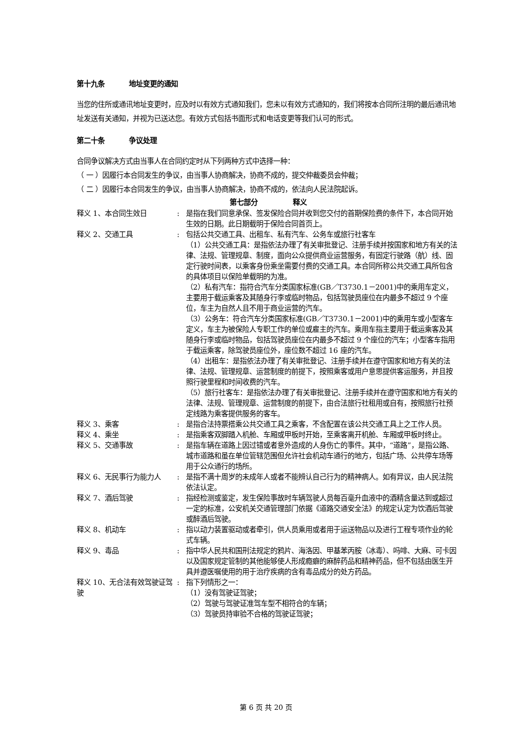第十九条 地址变更的通知
当您的住所或通讯地址变更时，应及时以有效方式通知我们，您未以有效方式通知的，我们将按本合同所注明的最后通讯地址发送有关通知，并视为已送达您。有效方式包括书面形式和电话变更等我们认可的形式。
第二十条 争议处理
合同争议解决方式由当事人在合同约定时从下列两种方式中选择一种：
（ 一 ）因履行本合同发生的争议，由当事人协商解决，协商不成的，提交仲裁委员会仲裁；
（ 二 ）因履行本合同发生的争议，由当事人协商解决，协商不成的，依法向人民法院起诉。
第七部分　　　　　释义
| 释义 1、本合同生效日 | : | 是指在我们同意承保、签发保险合同并收到您交付的首期保险费的条件下，本合同开始生效的日期。此日期载明于保险合同首页上。 |
| 释义 2、交通工具 | : | 包括公共交通工具、出租车、私有汽车、公务车或旅行社客车 （1）公共交通工具：是指依法办理了有关审批登记、注册手续并按国家和地方有关的法律、法规、管理规章、制度，面向公众提供商业运营服务，有固定行驶路（航）线、固定行驶时间表，以乘客身份乘坐需要付费的交通工具。本合同所称公共交通工具所包含的具体项目以保险单载明的为准。 （2）私有汽车：指符合汽车分类国家标准(GB／T3730.1－2001)中的乘用车定义，主要用于载运乘客及其随身行李或临时物品，包括驾驶员座位在内最多不超过 9 个座位，车主为自然人且不用于商业运营的汽车。 （3）公务车：符合汽车分类国家标准(GB／T3730.1－2001)中的乘用车或小型客车定义，车主为被保险人专职工作的单位或雇主的汽车。乘用车指主要用于载运乘客及其随身行李或临时物品，包括驾驶员座位在内最多不超过 9 个座位的汽车；小型客车指用于载运乘客，除驾驶员座位外，座位数不超过 16 座的汽车。 （4）出租车：是指依法办理了有关审批登记、注册手续并在遵守国家和地方有关的法律、法规、管理规章、运营制度的前提下，按照乘客或用户意思提供客运服务，并且按照行驶里程和时间收费的汽车。 （5）旅行社客车：是指依法办理了有关审批登记、注册手续并在遵守国家和地方有关的法律、法规、管理规章、运营制度的前提下，由合法旅行社租用或自有，按照旅行社预定线路为乘客提供服务的客车。 |
| 释义 3、乘客 | : | 是指合法持票搭乘公共交通工具之乘客，不含配置在该公共交通工具上之工作人员。 |
| 释义 4、乘坐 | : | 是指乘客双脚踏入机舱、车厢或甲板时开始，至乘客离开机舱、车厢或甲板时终止。 |
| 释义 5、交通事故 | : | 是指车辆在道路上因过错或者意外造成的人身伤亡的事件。其中，“道路”，是指公路、城市道路和虽在单位管辖范围但允许社会机动车通行的地方，包括广场、公共停车场等用于公众通行的场所。 |
| 释义 6、无民事行为能力人 | : | 是指不满十周岁的未成年人或者不能辨认自己行为的精神病人。如有异议，由人民法院依法认定。 |
| 释义 7、酒后驾驶 | : | 指经检测或鉴定，发生保险事故时车辆驾驶人员每百毫升血液中的酒精含量达到或超过一定的标准，公安机关交通管理部门依据《道路交通安全法》的规定认定为饮酒后驾驶或醉酒后驾驶。 |
| 释义 8、机动车 | : | 指以动力装置驱动或者牵引，供人员乘用或者用于运送物品以及进行工程专项作业的轮式车辆。 |
| 释义 9、毒品 | : | 指中华人民共和国刑法规定的鸦片、海洛因、甲基苯丙胺（冰毒）、吗啡、大麻、可卡因以及国家规定管制的其他能够使人形成瘾癖的麻醉药品和精神药品，但不包括由医生开具并遵医嘱使用的用于治疗疾病的含有毒品成分的处方药品。 |
| 释义 10、无合法有效驾驶证驾驶 | : | 指下列情形之一： （1）没有驾驶证驾驶； （2）驾驶与驾驶证准驾车型不相符合的车辆； （3）驾驶员持审验不合格的驾驶证驾驶； |
第 6 页 共 20 页